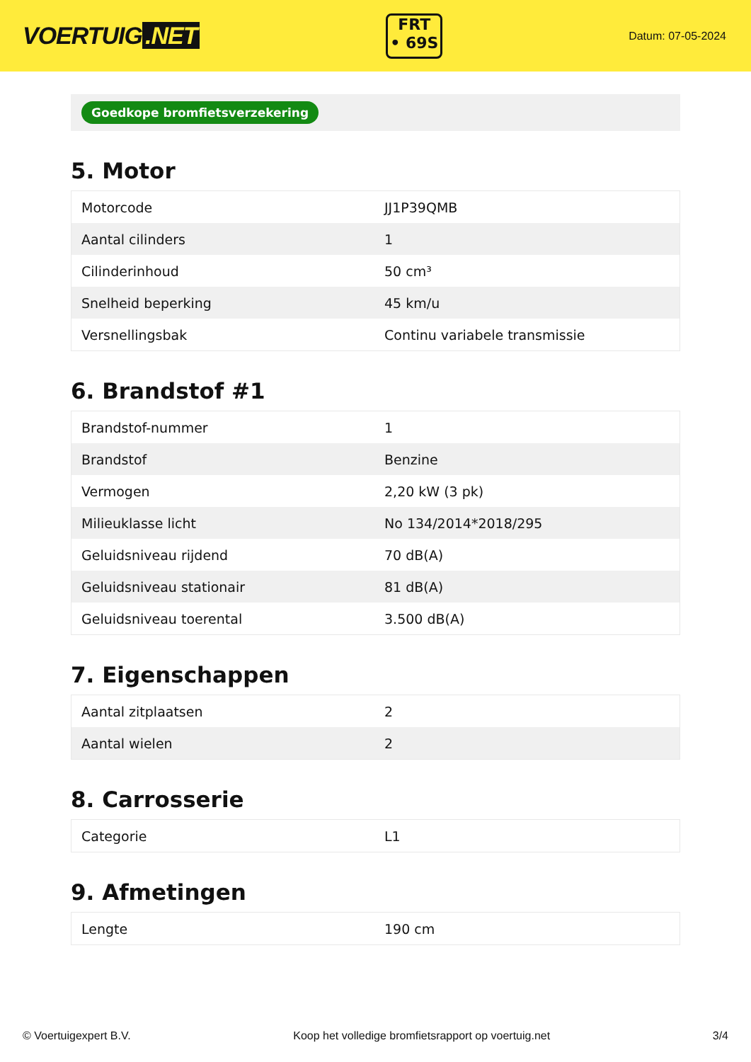VOERTUIG.NET
FRT
• 69S
Datum: 07-05-2024
Goedkope bromfietsverzekering
5. Motor
| Motorcode | JJ1P39QMB |
| Aantal cilinders | 1 |
| Cilinderinhoud | 50 cm³ |
| Snelheid beperking | 45 km/u |
| Versnellingsbak | Continu variabele transmissie |
6. Brandstof #1
| Brandstof-nummer | 1 |
| Brandstof | Benzine |
| Vermogen | 2,20 kW (3 pk) |
| Milieuklasse licht | No 134/2014*2018/295 |
| Geluidsniveau rijdend | 70 dB(A) |
| Geluidsniveau stationair | 81 dB(A) |
| Geluidsniveau toerental | 3.500 dB(A) |
7. Eigenschappen
| Aantal zitplaatsen | 2 |
| Aantal wielen | 2 |
8. Carrosserie
| Categorie | L1 |
9. Afmetingen
| Lengte | 190 cm |
© Voertuigexpert B.V. Koop het volledige bromfietsrapport op voertuig.net 3/4